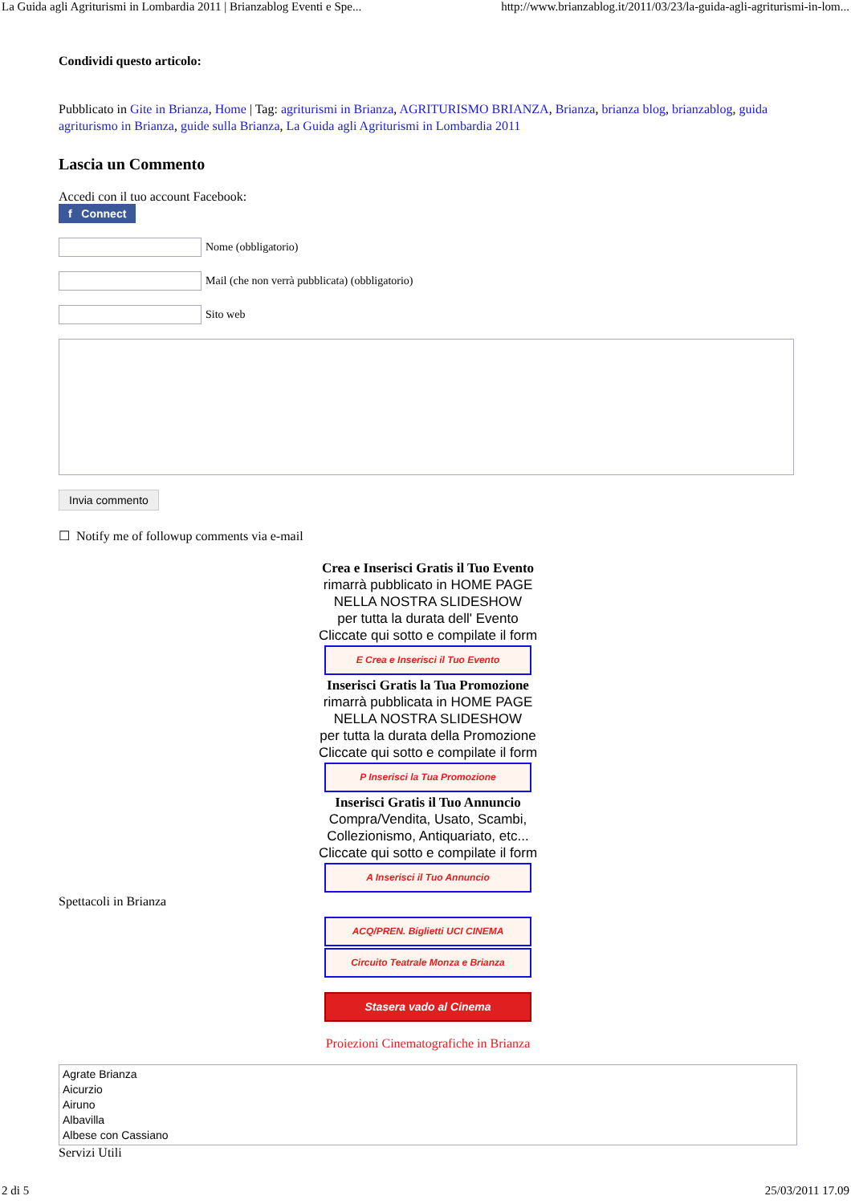La Guida agli Agriturismi in Lombardia 2011 | Brianzablog Eventi e Spe... http://www.brianzablog.it/2011/03/23/la-guida-agli-agriturismi-in-lom...
Condividi questo articolo:
Pubblicato in Gite in Brianza, Home | Tag: agriturismi in Brianza, AGRITURISMO BRIANZA, Brianza, brianza blog, brianzablog, guida agriturismo in Brianza, guide sulla Brianza, La Guida agli Agriturismi in Lombardia 2011
Lascia un Commento
Accedi con il tuo account Facebook:
f Connect
Nome (obbligatorio)
Mail (che non verrà pubblicata) (obbligatorio)
Sito web
Invia commento
☐ Notify me of followup comments via e-mail
Crea e Inserisci Gratis il Tuo Evento
rimarrà pubblicato in HOME PAGE
NELLA NOSTRA SLIDESHOW
per tutta la durata dell' Evento
Cliccate qui sotto e compilate il form
E Crea e Inserisci il Tuo Evento
Inserisci Gratis la Tua Promozione
rimarrà pubblicata in HOME PAGE
NELLA NOSTRA SLIDESHOW
per tutta la durata della Promozione
Cliccate qui sotto e compilate il form
P Inserisci la Tua Promozione
Inserisci Gratis il Tuo Annuncio
Compra/Vendita, Usato, Scambi,
Collezionismo, Antiquariato, etc...
Cliccate qui sotto e compilate il form
A Inserisci il Tuo Annuncio
Spettacoli in Brianza
ACQ/PREN. Biglietti UCI CINEMA
Circuito Teatrale Monza e Brianza
Stasera vado al Cinema
Proiezioni Cinematografiche in Brianza
Agrate Brianza
Aicurzio
Airuno
Albavilla
Albese con Cassiano
Servizi Utili
2 di 5 25/03/2011 17.09